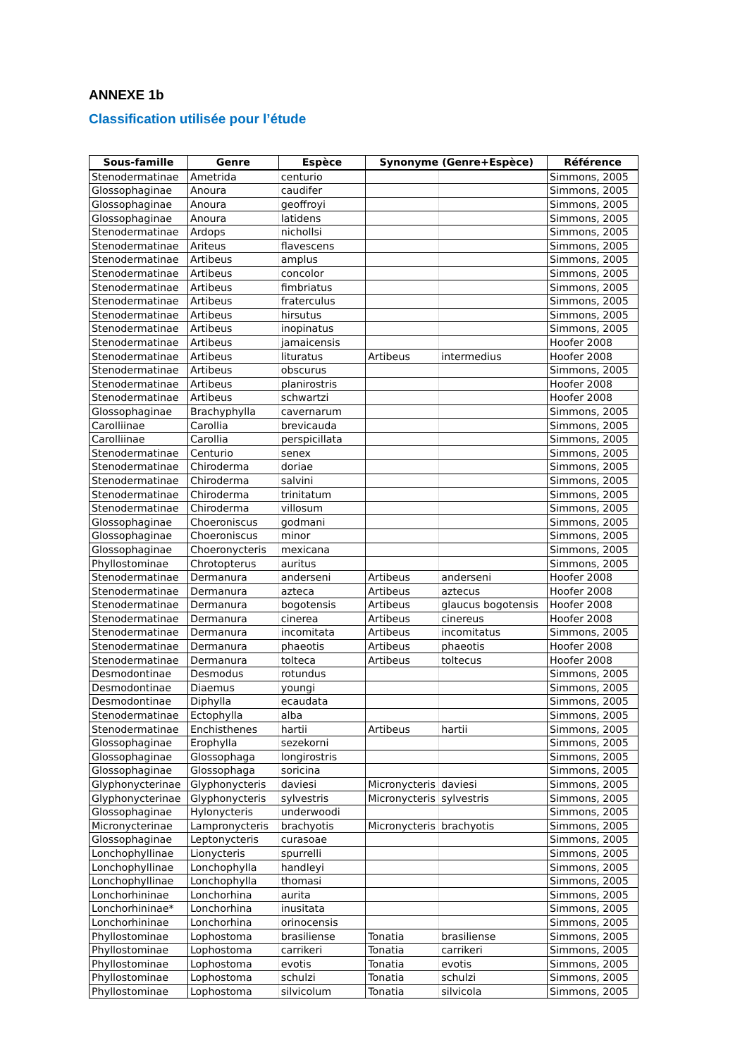ANNEXE 1b
Classification utilisée pour l’étude
| Sous-famille | Genre | Espèce | Synonyme (Genre+Espèce) | | Référence |
| --- | --- | --- | --- | --- | --- |
| Stenodermatinae | Ametrida | centurio | | | Simmons, 2005 |
| Glossophaginae | Anoura | caudifer | | | Simmons, 2005 |
| Glossophaginae | Anoura | geoffroyi | | | Simmons, 2005 |
| Glossophaginae | Anoura | latidens | | | Simmons, 2005 |
| Stenodermatinae | Ardops | nichollsi | | | Simmons, 2005 |
| Stenodermatinae | Ariteus | flavescens | | | Simmons, 2005 |
| Stenodermatinae | Artibeus | amplus | | | Simmons, 2005 |
| Stenodermatinae | Artibeus | concolor | | | Simmons, 2005 |
| Stenodermatinae | Artibeus | fimbriatus | | | Simmons, 2005 |
| Stenodermatinae | Artibeus | fraterculus | | | Simmons, 2005 |
| Stenodermatinae | Artibeus | hirsutus | | | Simmons, 2005 |
| Stenodermatinae | Artibeus | inopinatus | | | Simmons, 2005 |
| Stenodermatinae | Artibeus | jamaicensis | | | Hoofer 2008 |
| Stenodermatinae | Artibeus | lituratus | Artibeus | intermedius | Hoofer 2008 |
| Stenodermatinae | Artibeus | obscurus | | | Simmons, 2005 |
| Stenodermatinae | Artibeus | planirostris | | | Hoofer 2008 |
| Stenodermatinae | Artibeus | schwartzi | | | Hoofer 2008 |
| Glossophaginae | Brachyphylla | cavernarum | | | Simmons, 2005 |
| Carolliinae | Carollia | brevicauda | | | Simmons, 2005 |
| Carolliinae | Carollia | perspicillata | | | Simmons, 2005 |
| Stenodermatinae | Centurio | senex | | | Simmons, 2005 |
| Stenodermatinae | Chiroderma | doriae | | | Simmons, 2005 |
| Stenodermatinae | Chiroderma | salvini | | | Simmons, 2005 |
| Stenodermatinae | Chiroderma | trinitatum | | | Simmons, 2005 |
| Stenodermatinae | Chiroderma | villosum | | | Simmons, 2005 |
| Glossophaginae | Choeroniscus | godmani | | | Simmons, 2005 |
| Glossophaginae | Choeroniscus | minor | | | Simmons, 2005 |
| Glossophaginae | Choeronycteris | mexicana | | | Simmons, 2005 |
| Phyllostominae | Chrotopterus | auritus | | | Simmons, 2005 |
| Stenodermatinae | Dermanura | anderseni | Artibeus | anderseni | Hoofer 2008 |
| Stenodermatinae | Dermanura | azteca | Artibeus | aztecus | Hoofer 2008 |
| Stenodermatinae | Dermanura | bogotensis | Artibeus | glaucus bogotensis | Hoofer 2008 |
| Stenodermatinae | Dermanura | cinerea | Artibeus | cinereus | Hoofer 2008 |
| Stenodermatinae | Dermanura | incomitata | Artibeus | incomitatus | Simmons, 2005 |
| Stenodermatinae | Dermanura | phaeotis | Artibeus | phaeotis | Hoofer 2008 |
| Stenodermatinae | Dermanura | tolteca | Artibeus | toltecus | Hoofer 2008 |
| Desmodontinae | Desmodus | rotundus | | | Simmons, 2005 |
| Desmodontinae | Diaemus | youngi | | | Simmons, 2005 |
| Desmodontinae | Diphylla | ecaudata | | | Simmons, 2005 |
| Stenodermatinae | Ectophylla | alba | | | Simmons, 2005 |
| Stenodermatinae | Enchisthenes | hartii | Artibeus | hartii | Simmons, 2005 |
| Glossophaginae | Erophylla | sezekorni | | | Simmons, 2005 |
| Glossophaginae | Glossophaga | longirostris | | | Simmons, 2005 |
| Glossophaginae | Glossophaga | soricina | | | Simmons, 2005 |
| Glyphonycterinae | Glyphonycteris | daviesi | Micronycteris | daviesi | Simmons, 2005 |
| Glyphonycterinae | Glyphonycteris | sylvestris | Micronycteris | sylvestris | Simmons, 2005 |
| Glossophaginae | Hylonycteris | underwoodi | | | Simmons, 2005 |
| Micronycterinae | Lampronycteris | brachyotis | Micronycteris | brachyotis | Simmons, 2005 |
| Glossophaginae | Leptonycteris | curasoae | | | Simmons, 2005 |
| Lonchophyllinae | Lionycteris | spurrelli | | | Simmons, 2005 |
| Lonchophyllinae | Lonchophylla | handleyi | | | Simmons, 2005 |
| Lonchophyllinae | Lonchophylla | thomasi | | | Simmons, 2005 |
| Lonchorhininae | Lonchorhina | aurita | | | Simmons, 2005 |
| Lonchorhininae* | Lonchorhina | inusitata | | | Simmons, 2005 |
| Lonchorhininae | Lonchorhina | orinocensis | | | Simmons, 2005 |
| Phyllostominae | Lophostoma | brasiliense | Tonatia | brasiliense | Simmons, 2005 |
| Phyllostominae | Lophostoma | carrikeri | Tonatia | carrikeri | Simmons, 2005 |
| Phyllostominae | Lophostoma | evotis | Tonatia | evotis | Simmons, 2005 |
| Phyllostominae | Lophostoma | schulzi | Tonatia | schulzi | Simmons, 2005 |
| Phyllostominae | Lophostoma | silvicolum | Tonatia | silvicola | Simmons, 2005 |